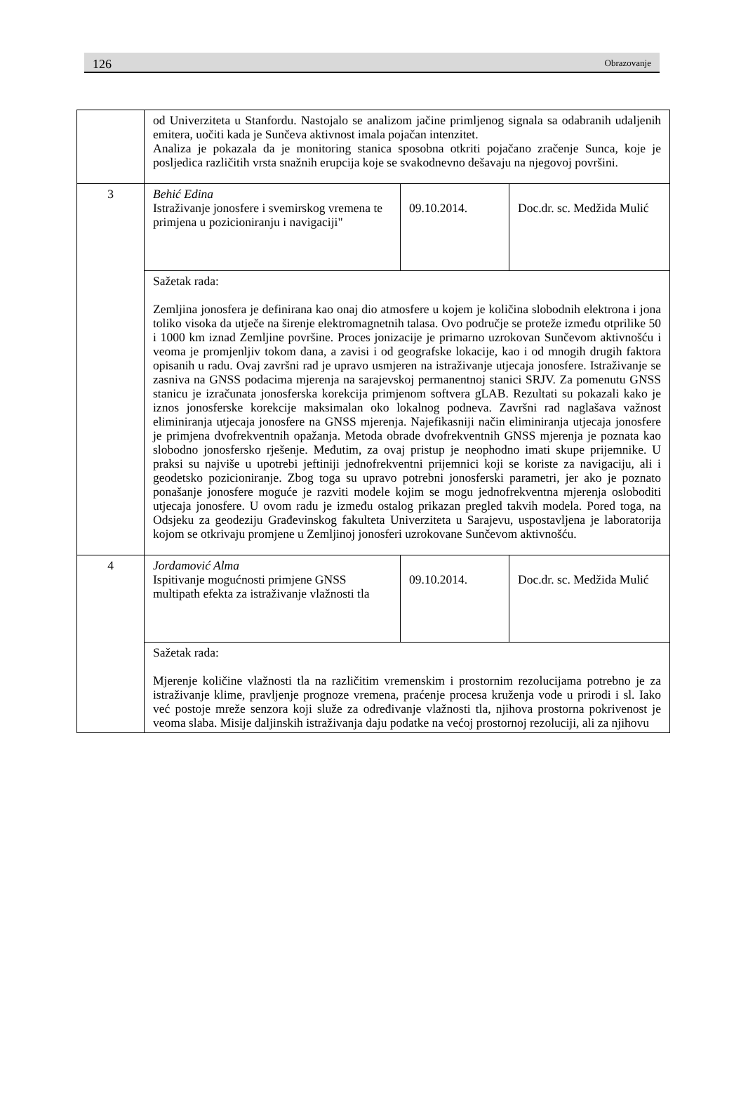126 Obrazovanje
| | od Univerziteta u Stanfordu. Nastojalo se analizom jačine primljenog signala sa odabranih udaljenih emitera, uočiti kada je Sunčeva aktivnost imala pojačan intenzitet. Analiza je pokazala da je monitoring stanica sposobna otkriti pojačano zračenje Sunca, koje je posljedica različitih vrsta snažnih erupcija koje se svakodnevno dešavaju na njegovoj površini. | | |
| 3 | Behić Edina Istraživanje jonosfere i svemirskog vremena te primjena u pozicioniranju i navigaciji" | 09.10.2014. | Doc.dr. sc. Medžida Mulić |
| | Sažetak rada: Zemljina jonosfera je definirana kao onaj dio atmosfere u kojem je količina slobodnih elektrona i jona toliko visoka da utječe na širenje elektromagnetnih talasa. Ovo područje se proteže između otprilike 50 i 1000 km iznad Zemljine površine. Proces jonizacije je primarno uzrokovan Sunčevom aktivnošću i veoma je promjenljiv tokom dana, a zavisi i od geografske lokacije, kao i od mnogih drugih faktora opisanih u radu. Ovaj završni rad je upravo usmjeren na istraživanje utjecaja jonosfere. Istraživanje se zasniva na GNSS podacima mjerenja na sarajevskoj permanentnoj stanici SRJV. Za pomenutu GNSS stanicu je izračunata jonosferska korekcija primjenom softvera gLAB. Rezultati su pokazali kako je iznos jonosferske korekcije maksimalan oko lokalnog podneva. Završni rad naglašava važnost eliminiranja utjecaja jonosfere na GNSS mjerenja. Najefikasniji način eliminiranja utjecaja jonosfere je primjena dvofrekventnih opažanja. Metoda obrade dvofrekventnih GNSS mjerenja je poznata kao slobodno jonosfersko rješenje. Međutim, za ovaj pristup je neophodno imati skupe prijemnike. U praksi su najviše u upotrebi jeftiniji jednofrekventni prijemnici koji se koriste za navigaciju, ali i geodetsko pozicioniranje. Zbog toga su upravo potrebni jonosferski parametri, jer ako je poznato ponašanje jonosfere moguće je razviti modele kojim se mogu jednofrekventna mjerenja osloboditi utjecaja jonosfere. U ovom radu je između ostalog prikazan pregled takvih modela. Pored toga, na Odsjeku za geodeziju Građevinskog fakulteta Univerziteta u Sarajevu, uspostavljena je laboratorija kojom se otkrivaju promjene u Zemljinoj jonosferi uzrokovane Sunčevom aktivnošću. | | |
| 4 | Jordamović Alma Ispitivanje mogućnosti primjene GNSS multipath efekta za istraživanje vlažnosti tla | 09.10.2014. | Doc.dr. sc. Medžida Mulić |
| | Sažetak rada: Mjerenje količine vlažnosti tla na različitim vremenskim i prostornim rezolucijama potrebno je za istraživanje klime, pravljenje prognoze vremena, praćenje procesa kruženja vode u prirodi i sl. Iako već postoje mreže senzora koji služe za određivanje vlažnosti tla, njihova prostorna pokrivenost je veoma slaba. Misije daljinskih istraživanja daju podatke na većoj prostornoj rezoluciji, ali za njihovu | | |